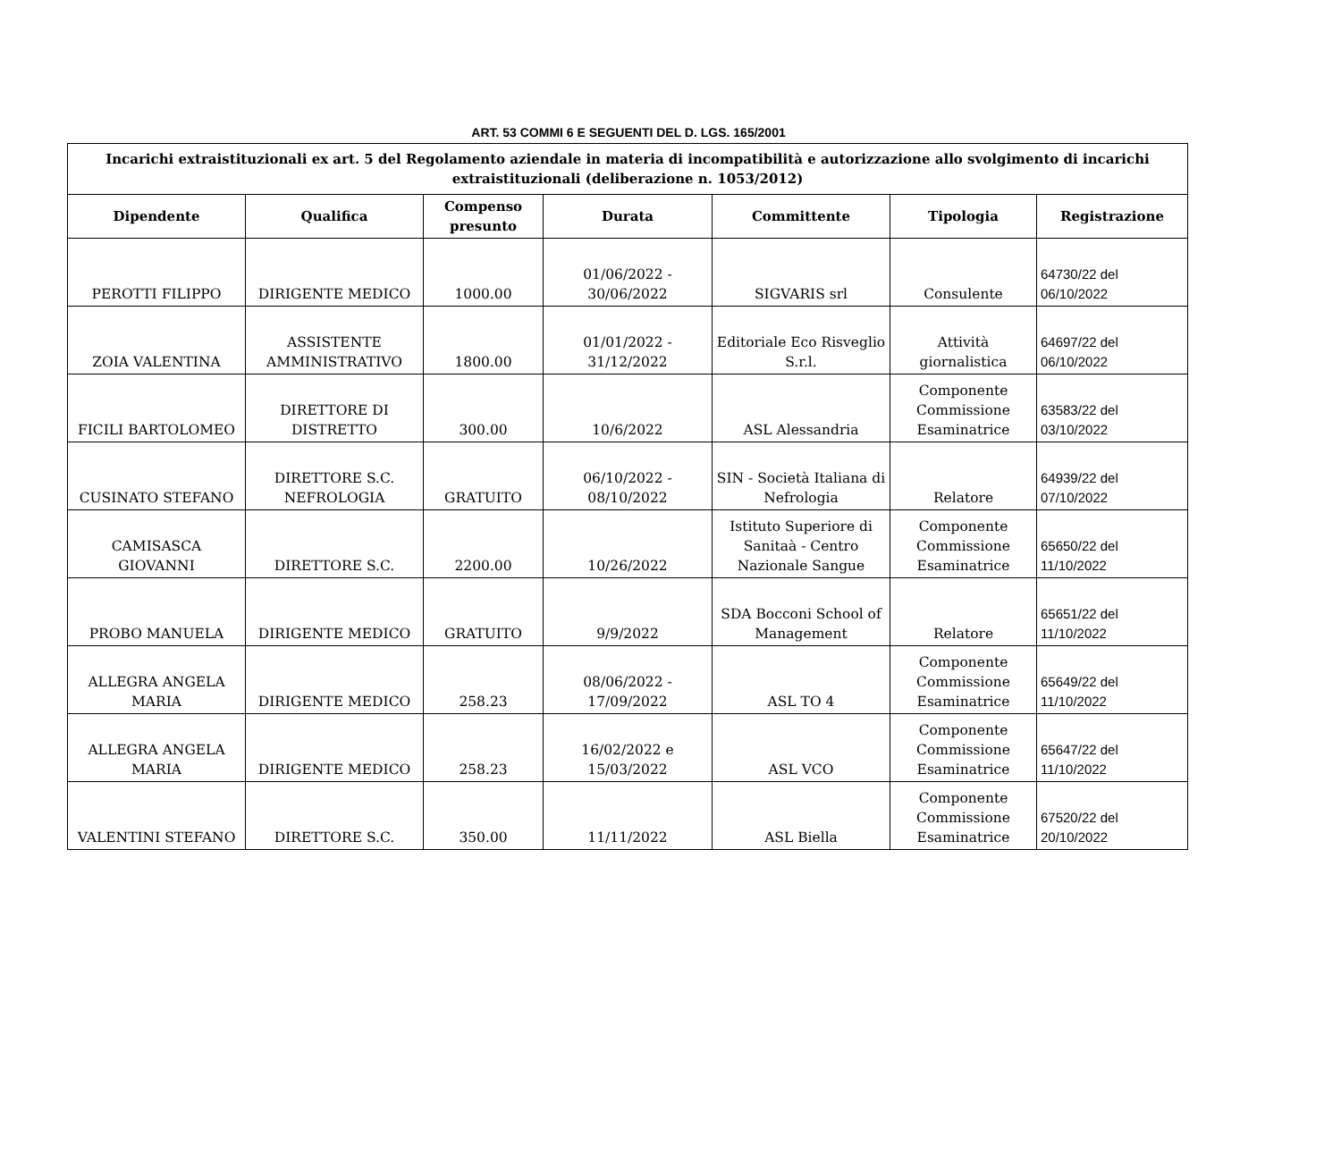ART. 53 COMMI 6 E SEGUENTI DEL D. LGS. 165/2001
| Incarichi extraistituzionali ex art. 5 del Regolamento aziendale in materia di incompatibilità e autorizzazione allo svolgimento di incarichi extraistituzionali (deliberazione n. 1053/2012) | | | | | | |
| Dipendente | Qualifica | Compenso presunto | Durata | Committente | Tipologia | Registrazione |
| PEROTTI FILIPPO | DIRIGENTE MEDICO | 1000.00 | 01/06/2022 - 30/06/2022 | SIGVARIS srl | Consulente | 64730/22 del 06/10/2022 |
| ZOIA VALENTINA | ASSISTENTE AMMINISTRATIVO | 1800.00 | 01/01/2022 - 31/12/2022 | Editoriale Eco Risveglio S.r.l. | Attività giornalistica | 64697/22 del 06/10/2022 |
| FICILI BARTOLOMEO | DIRETTORE DI DISTRETTO | 300.00 | 10/6/2022 | ASL Alessandria | Componente Commissione Esaminatrice | 63583/22 del 03/10/2022 |
| CUSINATO STEFANO | DIRETTORE S.C. NEFROLOGIA | GRATUITO | 06/10/2022 - 08/10/2022 | SIN - Società Italiana di Nefrologia | Relatore | 64939/22 del 07/10/2022 |
| CAMISASCA GIOVANNI | DIRETTORE S.C. | 2200.00 | 10/26/2022 | Istituto Superiore di Sanitaà - Centro Nazionale Sangue | Componente Commissione Esaminatrice | 65650/22 del 11/10/2022 |
| PROBO MANUELA | DIRIGENTE MEDICO | GRATUITO | 9/9/2022 | SDA Bocconi School of Management | Relatore | 65651/22 del 11/10/2022 |
| ALLEGRA ANGELA MARIA | DIRIGENTE MEDICO | 258.23 | 08/06/2022 - 17/09/2022 | ASL TO 4 | Componente Commissione Esaminatrice | 65649/22 del 11/10/2022 |
| ALLEGRA ANGELA MARIA | DIRIGENTE MEDICO | 258.23 | 16/02/2022 e 15/03/2022 | ASL VCO | Componente Commissione Esaminatrice | 65647/22 del 11/10/2022 |
| VALENTINI STEFANO | DIRETTORE S.C. | 350.00 | 11/11/2022 | ASL Biella | Componente Commissione Esaminatrice | 67520/22 del 20/10/2022 |